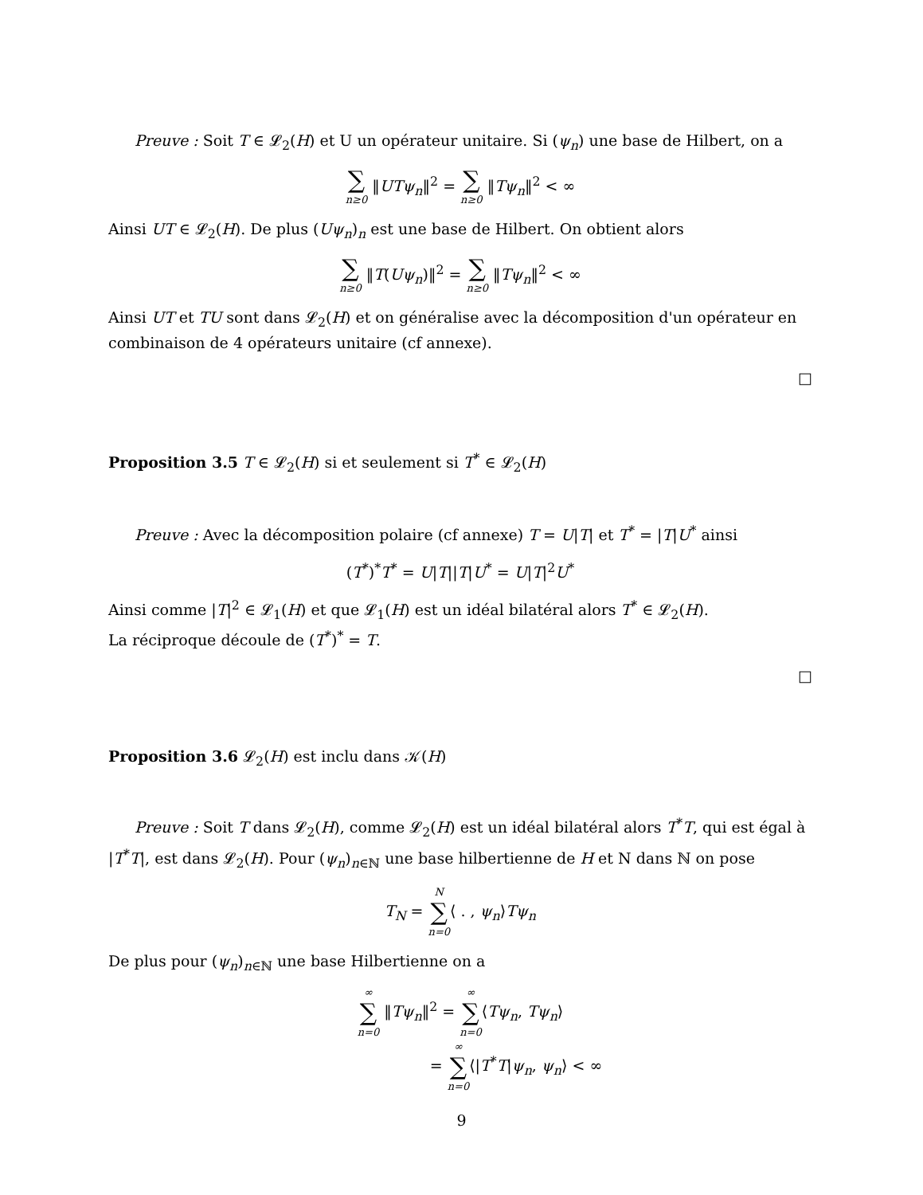Preuve : Soit T ∈ 𝓛<sub>2</sub>(H) et U un opérateur unitaire. Si (ψ<sub>n</sub>) une base de Hilbert, on a
∑ n≥0 ‖UTψ<sub>n</sub>‖<sup>2</sup> = ∑ n≥0 ‖Tψ<sub>n</sub>‖<sup>2</sup> < ∞
Ainsi UT ∈ 𝓛<sub>2</sub>(H). De plus (Uψ<sub>n</sub>)<sub>n</sub> est une base de Hilbert. On obtient alors
∑ n≥0 ‖T(Uψ<sub>n</sub>)‖<sup>2</sup> = ∑ n≥0 ‖Tψ<sub>n</sub>‖<sup>2</sup> < ∞
Ainsi UT et TU sont dans 𝓛<sub>2</sub>(H) et on généralise avec la décomposition d'un opérateur en combinaison de 4 opérateurs unitaire (cf annexe).
□
Proposition 3.5 T ∈ 𝓛<sub>2</sub>(H) si et seulement si T<sup>*</sup> ∈ 𝓛<sub>2</sub>(H)
Preuve : Avec la décomposition polaire (cf annexe) T = U|T| et T<sup>*</sup> = |T|U<sup>*</sup> ainsi
(T<sup>*</sup>)<sup>*</sup>T<sup>*</sup> = U|T||T|U<sup>*</sup> = U|T|<sup>2</sup>U<sup>*</sup>
Ainsi comme |T|<sup>2</sup> ∈ 𝓛<sub>1</sub>(H) et que 𝓛<sub>1</sub>(H) est un idéal bilatéral alors T<sup>*</sup> ∈ 𝓛<sub>2</sub>(H).
La réciproque découle de (T<sup>*</sup>)<sup>*</sup> = T.
□
Proposition 3.6 𝓛<sub>2</sub>(H) est inclu dans 𝒦(H)
Preuve : Soit T dans 𝓛<sub>2</sub>(H), comme 𝓛<sub>2</sub>(H) est un idéal bilatéral alors T<sup>*</sup>T, qui est égal à |T<sup>*</sup>T|, est dans 𝓛<sub>2</sub>(H). Pour (ψ<sub>n</sub>)<sub>n∈ℕ</sub> une base hilbertienne de H et N dans ℕ on pose
T<sub>N</sub> = N ∑ n=0⟨ . , ψ<sub>n</sub>⟩Tψ<sub>n</sub>
De plus pour (ψ<sub>n</sub>)<sub>n∈ℕ</sub> une base Hilbertienne on a
∞ ∑ n=0 ‖Tψ<sub>n</sub>‖<sup>2</sup> = ∞ ∑ n=0⟨Tψ<sub>n</sub>, Tψ<sub>n</sub>⟩
= ∞ ∑ n=0⟨|T<sup>*</sup>T|ψ<sub>n</sub>, ψ<sub>n</sub>⟩ < ∞
9